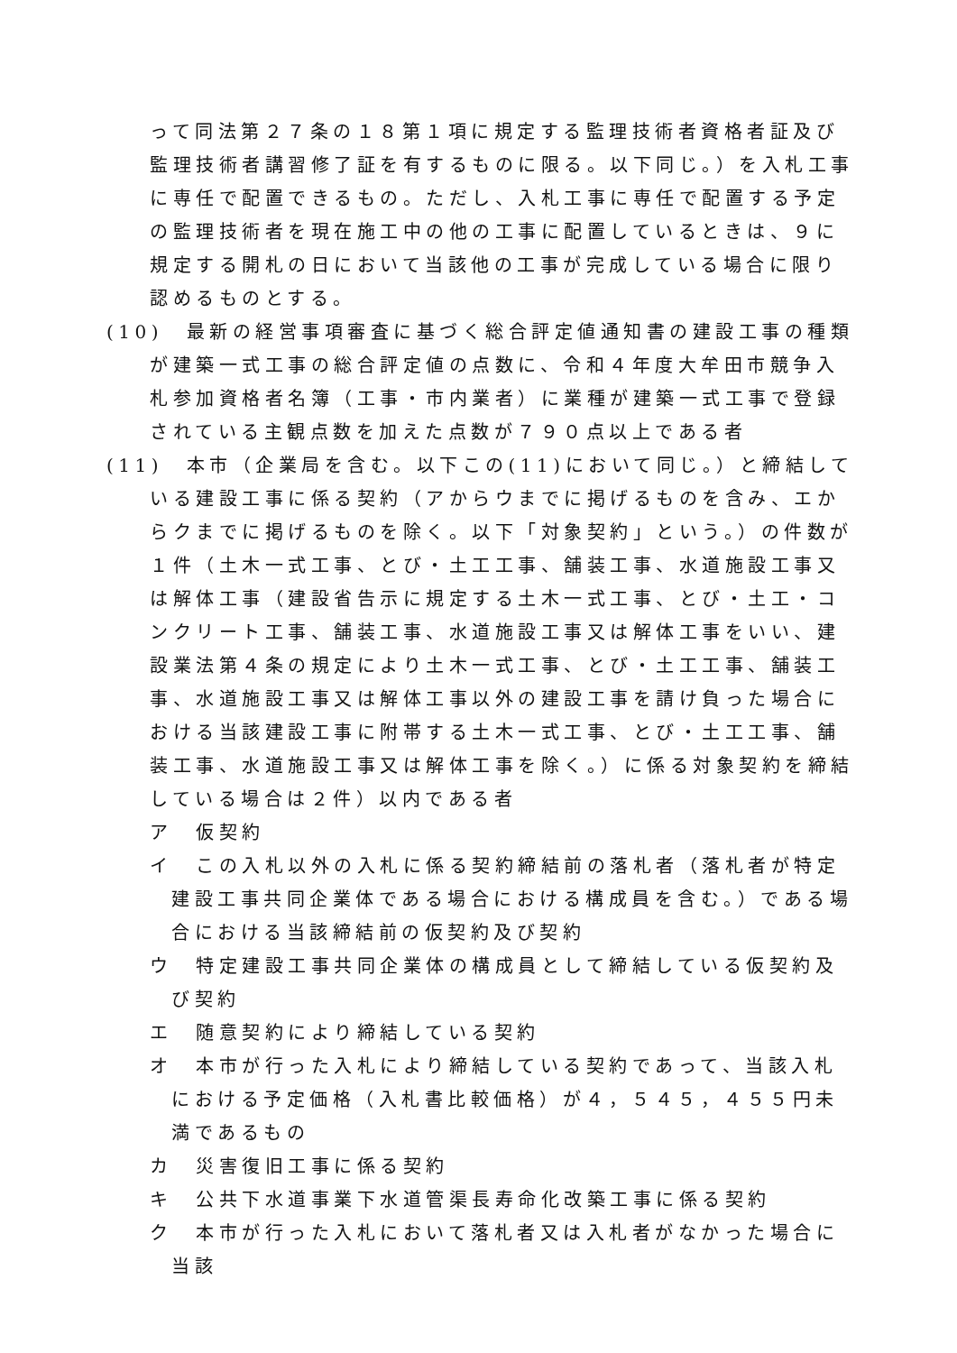って同法第２７条の１８第１項に規定する監理技術者資格者証及び監理技術者講習修了証を有するものに限る。以下同じ。）を入札工事に専任で配置できるもの。ただし、入札工事に専任で配置する予定の監理技術者を現在施工中の他の工事に配置しているときは、９に規定する開札の日において当該他の工事が完成している場合に限り認めるものとする。
(10)　最新の経営事項審査に基づく総合評定値通知書の建設工事の種類が建築一式工事の総合評定値の点数に、令和４年度大牟田市競争入札参加資格者名簿（工事・市内業者）に業種が建築一式工事で登録されている主観点数を加えた点数が７９０点以上である者
(11)　本市（企業局を含む。以下この(11)において同じ。）と締結している建設工事に係る契約（アからウまでに掲げるものを含み、エからクまでに掲げるものを除く。以下「対象契約」という。）の件数が１件（土木一式工事、とび・土工工事、舗装工事、水道施設工事又は解体工事（建設省告示に規定する土木一式工事、とび・土工・コンクリート工事、舗装工事、水道施設工事又は解体工事をいい、建設業法第４条の規定により土木一式工事、とび・土工工事、舗装工事、水道施設工事又は解体工事以外の建設工事を請け負った場合における当該建設工事に附帯する土木一式工事、とび・土工工事、舗装工事、水道施設工事又は解体工事を除く。）に係る対象契約を締結している場合は２件）以内である者
ア　仮契約
イ　この入札以外の入札に係る契約締結前の落札者（落札者が特定建設工事共同企業体である場合における構成員を含む。）である場合における当該締結前の仮契約及び契約
ウ　特定建設工事共同企業体の構成員として締結している仮契約及び契約
エ　随意契約により締結している契約
オ　本市が行った入札により締結している契約であって、当該入札における予定価格（入札書比較価格）が４，５４５，４５５円未満であるもの
カ　災害復旧工事に係る契約
キ　公共下水道事業下水道管渠長寿命化改築工事に係る契約
ク　本市が行った入札において落札者又は入札者がなかった場合に当該